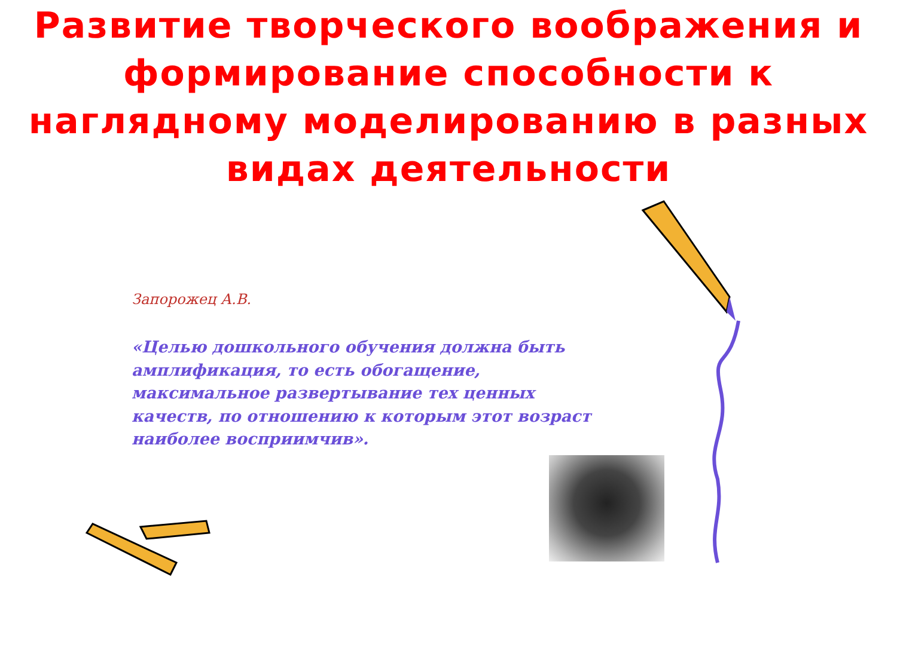Развитие творческого воображения и формирование способности к наглядному моделированию в разных видах деятельности
Запорожец А.В.
«Целью дошкольного обучения должна быть амплификация, то есть обогащение, максимальное развертывание тех ценных качеств, по отношению к которым этот возраст наиболее восприимчив».